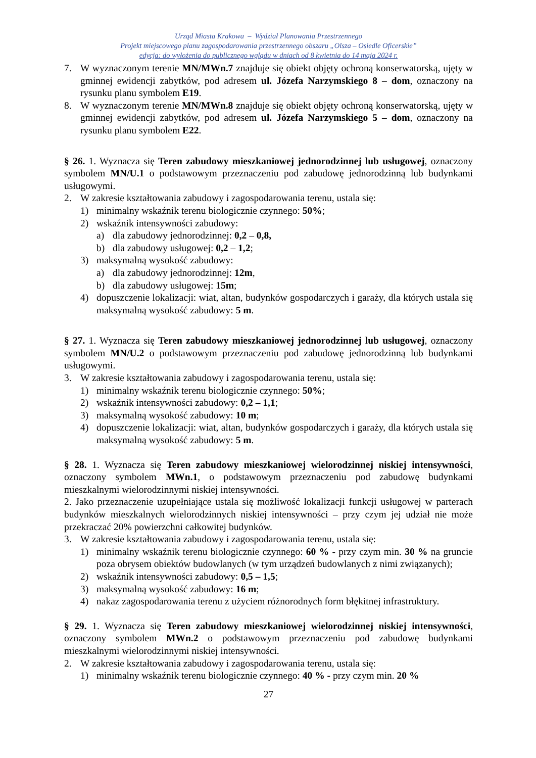Urząd Miasta Krakowa – Wydział Planowania Przestrzennego
Projekt miejscowego planu zagospodarowania przestrzennego obszaru „Olsza – Osiedle Oficerskie”
edycja: do wyłożenia do publicznego wglądu w dniach od 8 kwietnia do 14 maja 2024 r.
7. W wyznaczonym terenie MN/MWn.7 znajduje się obiekt objęty ochroną konserwatorską, ujęty w gminnej ewidencji zabytków, pod adresem ul. Józefa Narzymskiego 8 – dom, oznaczony na rysunku planu symbolem E19.
8. W wyznaczonym terenie MN/MWn.8 znajduje się obiekt objęty ochroną konserwatorską, ujęty w gminnej ewidencji zabytków, pod adresem ul. Józefa Narzymskiego 5 – dom, oznaczony na rysunku planu symbolem E22.
§ 26. 1. Wyznacza się Teren zabudowy mieszkaniowej jednorodzinnej lub usługowej, oznaczony symbolem MN/U.1 o podstawowym przeznaczeniu pod zabudowę jednorodzinną lub budynkami usługowymi.
2. W zakresie kształtowania zabudowy i zagospodarowania terenu, ustala się:
1) minimalny wskaźnik terenu biologicznie czynnego: 50%;
2) wskaźnik intensywności zabudowy:
a) dla zabudowy jednorodzinnej: 0,2 – 0,8,
b) dla zabudowy usługowej: 0,2 – 1,2;
3) maksymalną wysokość zabudowy:
a) dla zabudowy jednorodzinnej: 12m,
b) dla zabudowy usługowej: 15m;
4) dopuszczenie lokalizacji: wiat, altan, budynków gospodarczych i garaży, dla których ustala się maksymalną wysokość zabudowy: 5 m.
§ 27. 1. Wyznacza się Teren zabudowy mieszkaniowej jednorodzinnej lub usługowej, oznaczony symbolem MN/U.2 o podstawowym przeznaczeniu pod zabudowę jednorodzinną lub budynkami usługowymi.
3. W zakresie kształtowania zabudowy i zagospodarowania terenu, ustala się:
1) minimalny wskaźnik terenu biologicznie czynnego: 50%;
2) wskaźnik intensywności zabudowy: 0,2 – 1,1;
3) maksymalną wysokość zabudowy: 10 m;
4) dopuszczenie lokalizacji: wiat, altan, budynków gospodarczych i garaży, dla których ustala się maksymalną wysokość zabudowy: 5 m.
§ 28. 1. Wyznacza się Teren zabudowy mieszkaniowej wielorodzinnej niskiej intensywności, oznaczony symbolem MWn.1, o podstawowym przeznaczeniu pod zabudowę budynkami mieszkalnymi wielorodzinnymi niskiej intensywności.
2. Jako przeznaczenie uzupełniające ustala się możliwość lokalizacji funkcji usługowej w parterach budynków mieszkalnych wielorodzinnych niskiej intensywności – przy czym jej udział nie może przekraczać 20% powierzchni całkowitej budynków.
3. W zakresie kształtowania zabudowy i zagospodarowania terenu, ustala się:
1) minimalny wskaźnik terenu biologicznie czynnego: 60 % - przy czym min. 30 % na gruncie poza obrysem obiektów budowlanych (w tym urządzeń budowlanych z nimi związanych);
2) wskaźnik intensywności zabudowy: 0,5 – 1,5;
3) maksymalną wysokość zabudowy: 16 m;
4) nakaz zagospodarowania terenu z użyciem różnorodnych form błękitnej infrastruktury.
§ 29. 1. Wyznacza się Teren zabudowy mieszkaniowej wielorodzinnej niskiej intensywności, oznaczony symbolem MWn.2 o podstawowym przeznaczeniu pod zabudowę budynkami mieszkalnymi wielorodzinnymi niskiej intensywności.
2. W zakresie kształtowania zabudowy i zagospodarowania terenu, ustala się:
1) minimalny wskaźnik terenu biologicznie czynnego: 40 % - przy czym min. 20 %
27